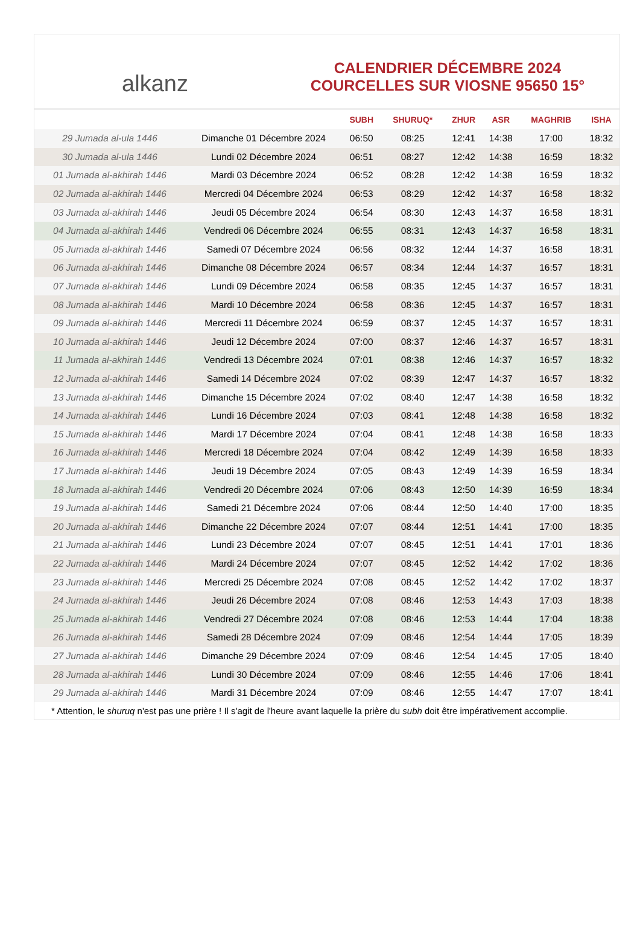alkanz
CALENDRIER DÉCEMBRE 2024
COURCELLES SUR VIOSNE 95650 15°
| | | SUBH | SHURUQ* | ZHUR | ASR | MAGHRIB | ISHA |
| --- | --- | --- | --- | --- | --- | --- | --- |
| 29 Jumada al-ula 1446 | Dimanche 01 Décembre 2024 | 06:50 | 08:25 | 12:41 | 14:38 | 17:00 | 18:32 |
| 30 Jumada al-ula 1446 | Lundi 02 Décembre 2024 | 06:51 | 08:27 | 12:42 | 14:38 | 16:59 | 18:32 |
| 01 Jumada al-akhirah 1446 | Mardi 03 Décembre 2024 | 06:52 | 08:28 | 12:42 | 14:38 | 16:59 | 18:32 |
| 02 Jumada al-akhirah 1446 | Mercredi 04 Décembre 2024 | 06:53 | 08:29 | 12:42 | 14:37 | 16:58 | 18:32 |
| 03 Jumada al-akhirah 1446 | Jeudi 05 Décembre 2024 | 06:54 | 08:30 | 12:43 | 14:37 | 16:58 | 18:31 |
| 04 Jumada al-akhirah 1446 | Vendredi 06 Décembre 2024 | 06:55 | 08:31 | 12:43 | 14:37 | 16:58 | 18:31 |
| 05 Jumada al-akhirah 1446 | Samedi 07 Décembre 2024 | 06:56 | 08:32 | 12:44 | 14:37 | 16:58 | 18:31 |
| 06 Jumada al-akhirah 1446 | Dimanche 08 Décembre 2024 | 06:57 | 08:34 | 12:44 | 14:37 | 16:57 | 18:31 |
| 07 Jumada al-akhirah 1446 | Lundi 09 Décembre 2024 | 06:58 | 08:35 | 12:45 | 14:37 | 16:57 | 18:31 |
| 08 Jumada al-akhirah 1446 | Mardi 10 Décembre 2024 | 06:58 | 08:36 | 12:45 | 14:37 | 16:57 | 18:31 |
| 09 Jumada al-akhirah 1446 | Mercredi 11 Décembre 2024 | 06:59 | 08:37 | 12:45 | 14:37 | 16:57 | 18:31 |
| 10 Jumada al-akhirah 1446 | Jeudi 12 Décembre 2024 | 07:00 | 08:37 | 12:46 | 14:37 | 16:57 | 18:31 |
| 11 Jumada al-akhirah 1446 | Vendredi 13 Décembre 2024 | 07:01 | 08:38 | 12:46 | 14:37 | 16:57 | 18:32 |
| 12 Jumada al-akhirah 1446 | Samedi 14 Décembre 2024 | 07:02 | 08:39 | 12:47 | 14:37 | 16:57 | 18:32 |
| 13 Jumada al-akhirah 1446 | Dimanche 15 Décembre 2024 | 07:02 | 08:40 | 12:47 | 14:38 | 16:58 | 18:32 |
| 14 Jumada al-akhirah 1446 | Lundi 16 Décembre 2024 | 07:03 | 08:41 | 12:48 | 14:38 | 16:58 | 18:32 |
| 15 Jumada al-akhirah 1446 | Mardi 17 Décembre 2024 | 07:04 | 08:41 | 12:48 | 14:38 | 16:58 | 18:33 |
| 16 Jumada al-akhirah 1446 | Mercredi 18 Décembre 2024 | 07:04 | 08:42 | 12:49 | 14:39 | 16:58 | 18:33 |
| 17 Jumada al-akhirah 1446 | Jeudi 19 Décembre 2024 | 07:05 | 08:43 | 12:49 | 14:39 | 16:59 | 18:34 |
| 18 Jumada al-akhirah 1446 | Vendredi 20 Décembre 2024 | 07:06 | 08:43 | 12:50 | 14:39 | 16:59 | 18:34 |
| 19 Jumada al-akhirah 1446 | Samedi 21 Décembre 2024 | 07:06 | 08:44 | 12:50 | 14:40 | 17:00 | 18:35 |
| 20 Jumada al-akhirah 1446 | Dimanche 22 Décembre 2024 | 07:07 | 08:44 | 12:51 | 14:41 | 17:00 | 18:35 |
| 21 Jumada al-akhirah 1446 | Lundi 23 Décembre 2024 | 07:07 | 08:45 | 12:51 | 14:41 | 17:01 | 18:36 |
| 22 Jumada al-akhirah 1446 | Mardi 24 Décembre 2024 | 07:07 | 08:45 | 12:52 | 14:42 | 17:02 | 18:36 |
| 23 Jumada al-akhirah 1446 | Mercredi 25 Décembre 2024 | 07:08 | 08:45 | 12:52 | 14:42 | 17:02 | 18:37 |
| 24 Jumada al-akhirah 1446 | Jeudi 26 Décembre 2024 | 07:08 | 08:46 | 12:53 | 14:43 | 17:03 | 18:38 |
| 25 Jumada al-akhirah 1446 | Vendredi 27 Décembre 2024 | 07:08 | 08:46 | 12:53 | 14:44 | 17:04 | 18:38 |
| 26 Jumada al-akhirah 1446 | Samedi 28 Décembre 2024 | 07:09 | 08:46 | 12:54 | 14:44 | 17:05 | 18:39 |
| 27 Jumada al-akhirah 1446 | Dimanche 29 Décembre 2024 | 07:09 | 08:46 | 12:54 | 14:45 | 17:05 | 18:40 |
| 28 Jumada al-akhirah 1446 | Lundi 30 Décembre 2024 | 07:09 | 08:46 | 12:55 | 14:46 | 17:06 | 18:41 |
| 29 Jumada al-akhirah 1446 | Mardi 31 Décembre 2024 | 07:09 | 08:46 | 12:55 | 14:47 | 17:07 | 18:41 |
* Attention, le shuruq n'est pas une prière ! Il s'agit de l'heure avant laquelle la prière du subh doit être impérativement accomplie.